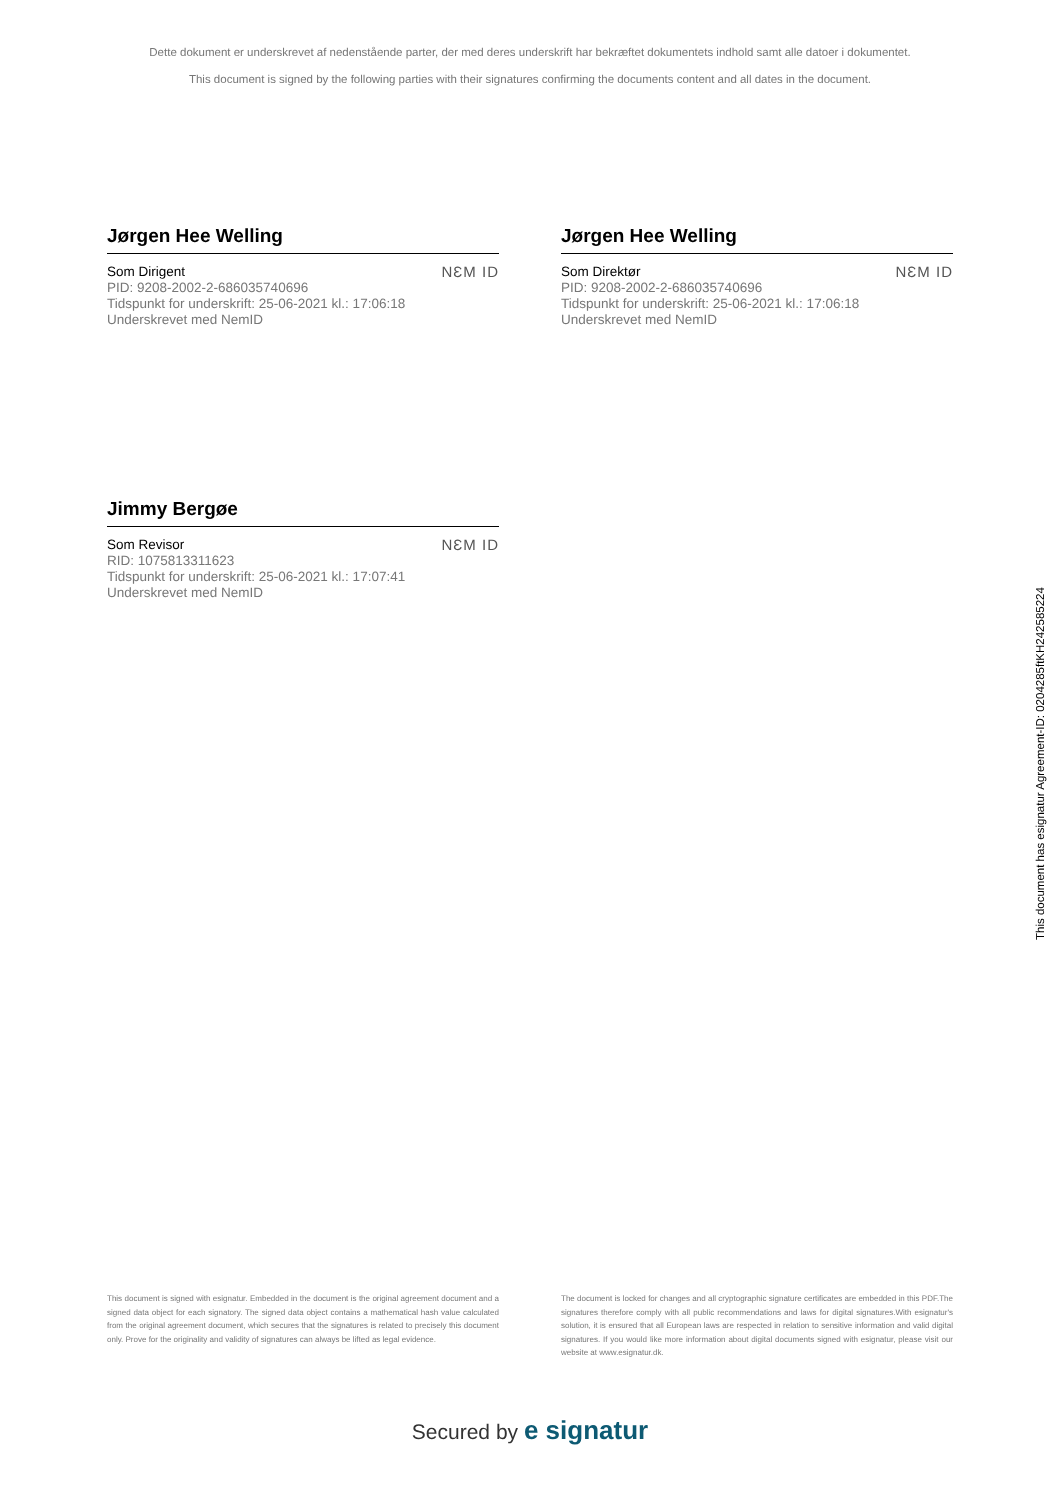Dette dokument er underskrevet af nedenstående parter, der med deres underskrift har bekræftet dokumentets indhold samt alle datoer i dokumentet.
This document is signed by the following parties with their signatures confirming the documents content and all dates in the document.
Jørgen Hee Welling
Som Dirigent
PID: 9208-2002-2-686035740696
Tidspunkt for underskrift: 25-06-2021 kl.: 17:06:18
Underskrevet med NemID
NƐM ID
Jørgen Hee Welling
Som Direktør
PID: 9208-2002-2-686035740696
Tidspunkt for underskrift: 25-06-2021 kl.: 17:06:18
Underskrevet med NemID
NƐM ID
Jimmy Bergøe
Som Revisor
RID: 1075813311623
Tidspunkt for underskrift: 25-06-2021 kl.: 17:07:41
Underskrevet med NemID
NƐM ID
This document has esignatur Agreement-ID: 0204285ftKH242585224
This document is signed with esignatur. Embedded in the document is the original agreement document and a signed data object for each signatory. The signed data object contains a mathematical hash value calculated from the original agreement document, which secures that the signatures is related to precisely this document only. Prove for the originality and validity of signatures can always be lifted as legal evidence.
The document is locked for changes and all cryptographic signature certificates are embedded in this PDF.The signatures therefore comply with all public recommendations and laws for digital signatures.With esignatur's solution, it is ensured that all European laws are respected in relation to sensitive information and valid digital signatures. If you would like more information about digital documents signed with esignatur, please visit our website at www.esignatur.dk.
Secured by e signatur